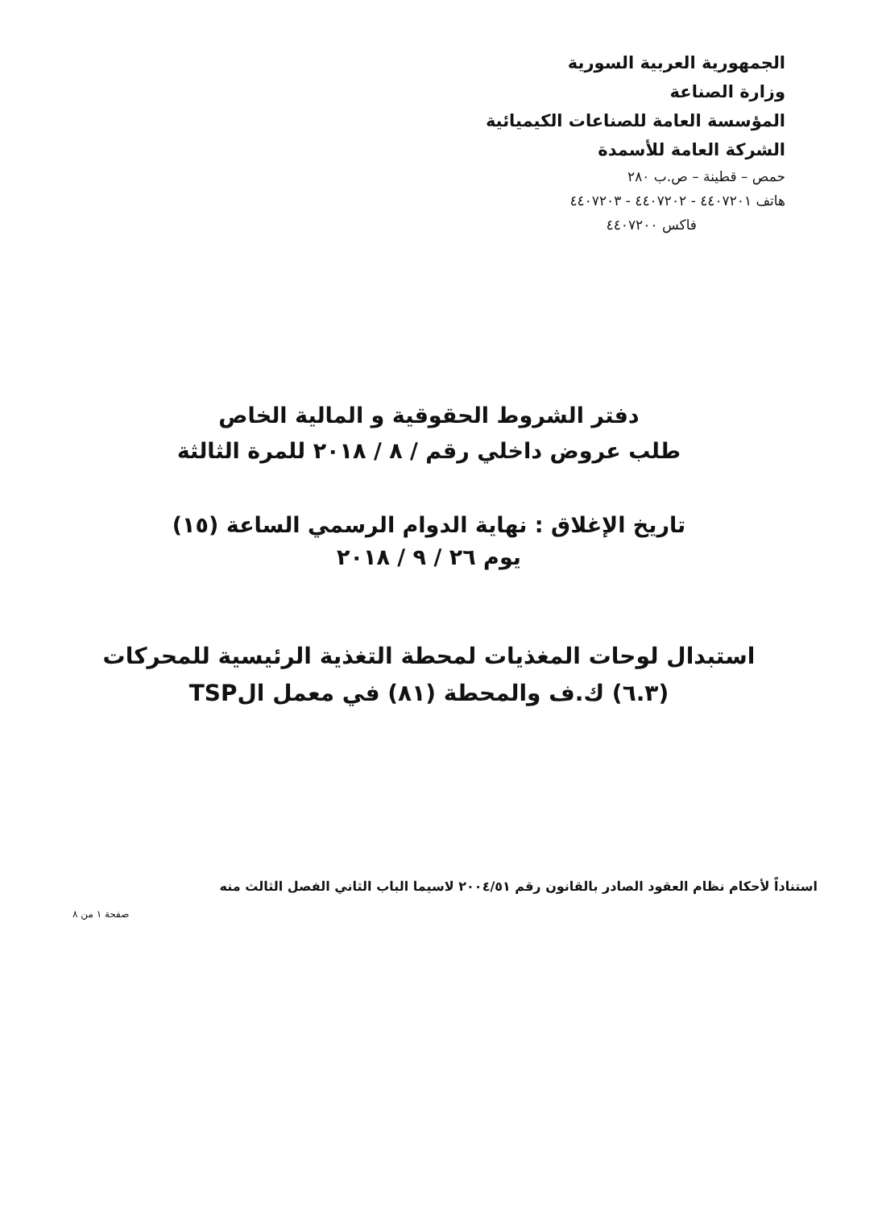الجمهورية العربية السورية
وزارة الصناعة
المؤسسة العامة للصناعات الكيميائية
الشركة العامة للأسمدة
حمص – قطينة – ص.ب ٢٨٠
هاتف ٤٤٠٧٢٠١ - ٤٤٠٧٢٠٢ - ٤٤٠٧٢٠٣
فاكس ٤٤٠٧٢٠٠
دفتر الشروط الحقوقية و المالية الخاص
طلب عروض داخلي رقم / ٨ / ٢٠١٨ للمرة الثالثة
تاريخ الإغلاق : نهاية الدوام الرسمي الساعة (١٥)
يوم ٢٦ / ٩ / ٢٠١٨
استبدال لوحات المغذيات لمحطة التغذية الرئيسية للمحركات
(٦.٣) ك.ف والمحطة (٨١) في معمل الTSP
استناداً لأحكام نظام العقود الصادر بالقانون رقم ٢٠٠٤/٥١ لاسيما الباب الثاني الفصل الثالث منه
صفحة ١ من ٨